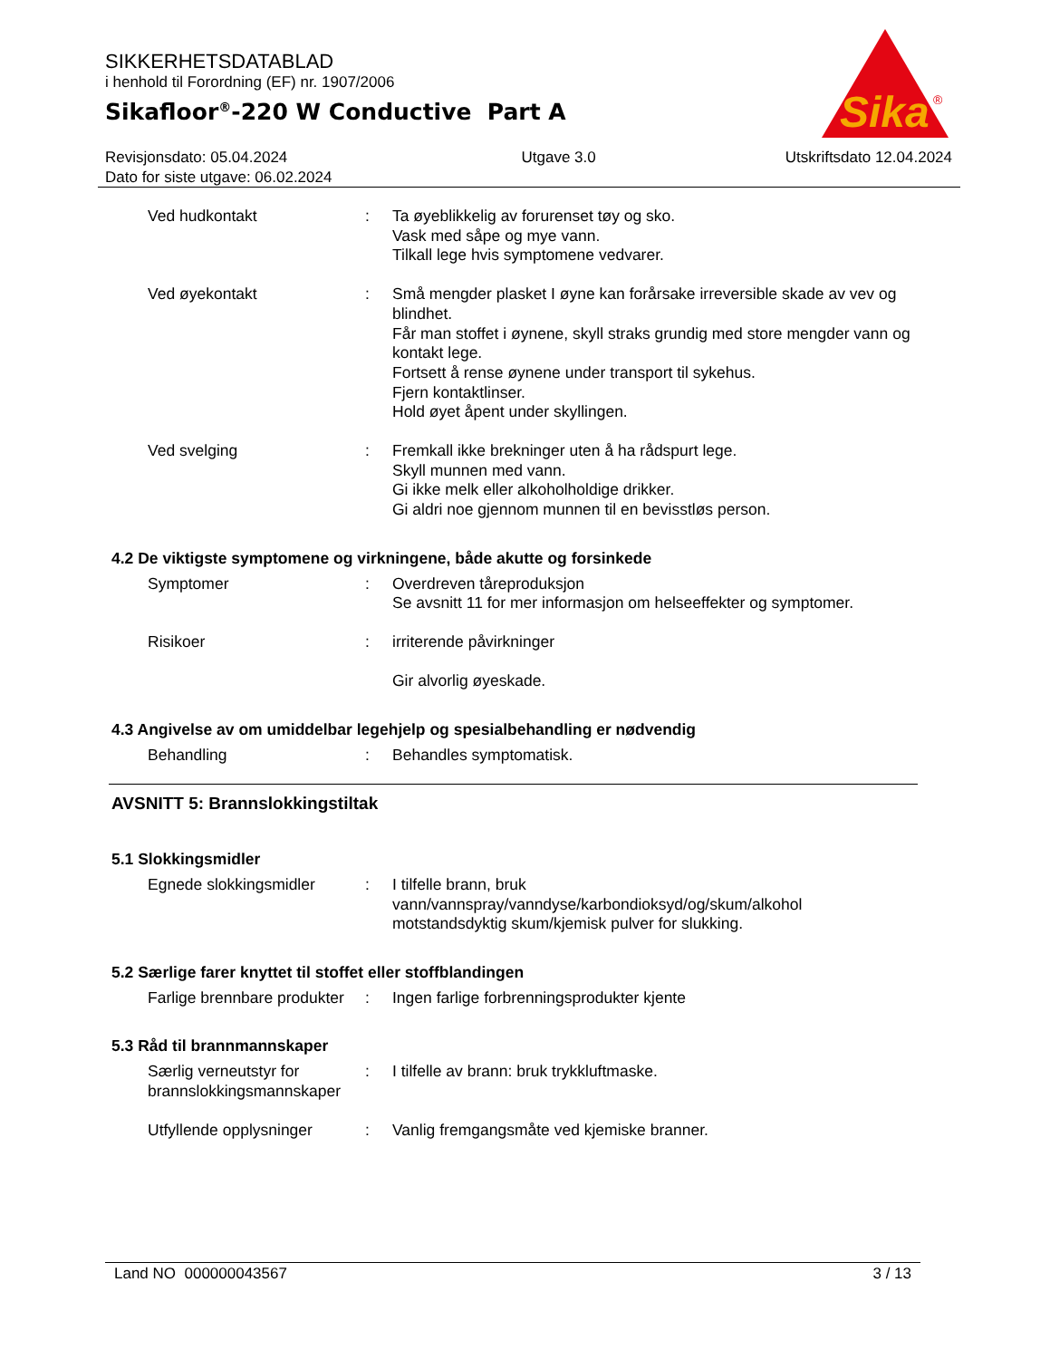SIKKERHETSDATABLAD
i henhold til Forordning (EF) nr. 1907/2006
Sikafloor<sup>®</sup>-220 W Conductive Part A
Sika
®
Revisjonsdato: 05.04.2024
Dato for siste utgave: 06.02.2024
Utgave 3.0 Utskriftsdato 12.04.2024
Ved hudkontakt : Ta øyeblikkelig av forurenset tøy og sko.
Vask med såpe og mye vann.
Tilkall lege hvis symptomene vedvarer.
Ved øyekontakt : Små mengder plasket I øyne kan forårsake irreversible skade av vev og blindhet.
Får man stoffet i øynene, skyll straks grundig med store mengder vann og kontakt lege.
Fortsett å rense øynene under transport til sykehus.
Fjern kontaktlinser.
Hold øyet åpent under skyllingen.
Ved svelging : Fremkall ikke brekninger uten å ha rådspurt lege.
Skyll munnen med vann.
Gi ikke melk eller alkoholholdige drikker.
Gi aldri noe gjennom munnen til en bevisstløs person.
4.2 De viktigste symptomene og virkningene, både akutte og forsinkede
Symptomer : Overdreven tåreproduksjon
Se avsnitt 11 for mer informasjon om helseeffekter og symptomer.
Risikoer : irriterende påvirkninger
Gir alvorlig øyeskade.
4.3 Angivelse av om umiddelbar legehjelp og spesialbehandling er nødvendig
Behandling : Behandles symptomatisk.
AVSNITT 5: Brannslokkingstiltak
5.1 Slokkingsmidler
Egnede slokkingsmidler : I tilfelle brann, bruk
vann/vannspray/vanndyse/karbondioksyd/og/skum/alkohol motstandsdyktig skum/kjemisk pulver for slukking.
5.2 Særlige farer knyttet til stoffet eller stoffblandingen
Farlige brennbare produkter
: Ingen farlige forbrenningsprodukter kjente
5.3 Råd til brannmannskaper
Særlig verneutstyr for brannslokkingsmannskaper
: I tilfelle av brann: bruk trykkluftmaske.
Utfyllende opplysninger
: Vanlig fremgangsmåte ved kjemiske branner.
Land NO 000000043567 3 / 13